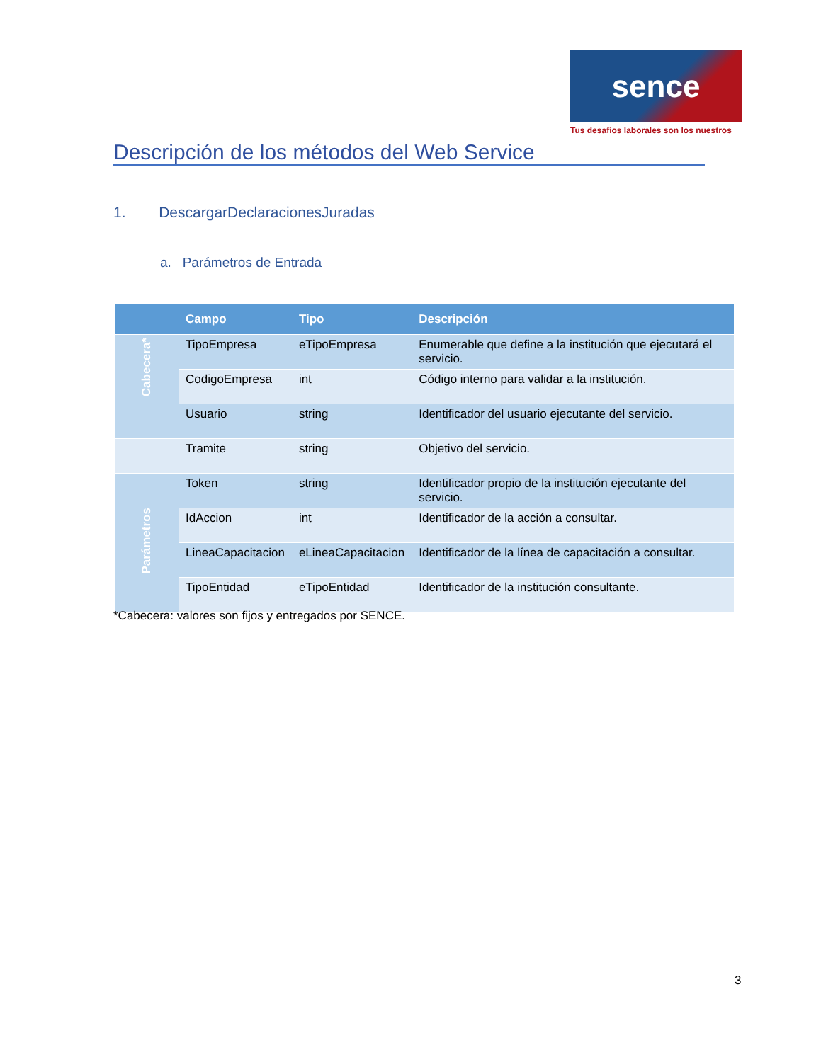sence
Tus desafíos laborales son los nuestros
Descripción de los métodos del Web Service
1. DescargarDeclaracionesJuradas
a. Parámetros de Entrada
| | Campo | Tipo | Descripción |
| --- | --- | --- | --- |
| Cabecera* | TipoEmpresa | eTipoEmpresa | Enumerable que define a la institución que ejecutará el servicio. |
| | CodigoEmpresa | int | Código interno para validar a la institución. |
| | Usuario | string | Identificador del usuario ejecutante del servicio. |
| | Tramite | string | Objetivo del servicio. |
| Parámetros | Token | string | Identificador propio de la institución ejecutante del servicio. |
| | IdAccion | int | Identificador de la acción a consultar. |
| | LineaCapacitacion | eLineaCapacitacion | Identificador de la línea de capacitación a consultar. |
| | TipoEntidad | eTipoEntidad | Identificador de la institución consultante. |
*Cabecera: valores son fijos y entregados por SENCE.
3